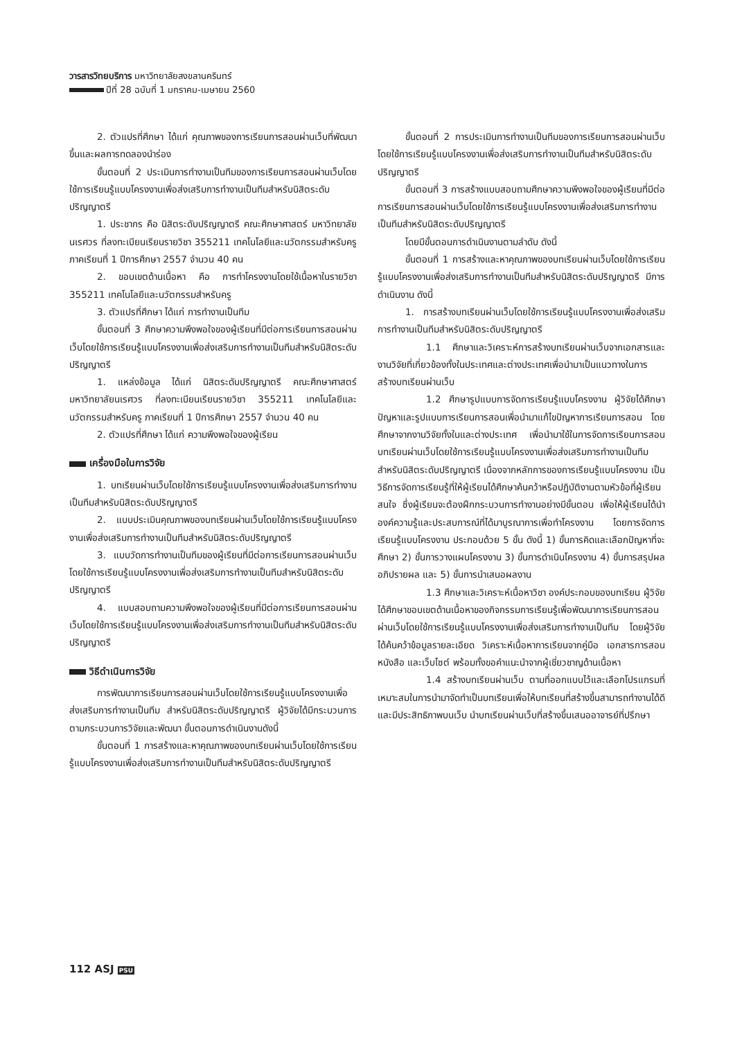วารสารวิทยบริการ มหาวิทยาลัยสงขลานครินทร์
ปีที่ 28 ฉบับที่ 1 มกราคม-เมษายน 2560
2. ตัวแปรที่ศึกษา ได้แก่ คุณภาพของการเรียนการสอนผ่านเว็บที่พัฒนาขึ้นและผลการทดลองนำร่อง
ขั้นตอนที่ 2 ประเมินการทำงานเป็นทีมของการเรียนการสอนผ่านเว็บโดยใช้การเรียนรู้แบบโครงงานเพื่อส่งเสริมการทำงานเป็นทีมสำหรับนิสิตระดับปริญญาตรี
1. ประชากร คือ นิสิตระดับปริญญาตรี คณะศึกษาศาสตร์ มหาวิทยาลัยนเรศวร ที่ลงทะเบียนเรียนรายวิชา 355211 เทคโนโลยีและนวัตกรรมสำหรับครู ภาคเรียนที่ 1 ปีการศึกษา 2557 จำนวน 40 คน
2. ขอบเขตด้านเนื้อหา คือ การทำโครงงานโดยใช้เนื้อหาในรายวิชา 355211 เทคโนโลยีและนวัตกรรมสำหรับครู
3. ตัวแปรที่ศึกษา ได้แก่ การทำงานเป็นทีม
ขั้นตอนที่ 3 ศึกษาความพึงพอใจของผู้เรียนที่มีต่อการเรียนการสอนผ่านเว็บโดยใช้การเรียนรู้แบบโครงงานเพื่อส่งเสริมการทำงานเป็นทีมสำหรับนิสิตระดับปริญญาตรี
1. แหล่งข้อมูล ได้แก่ นิสิตระดับปริญญาตรี คณะศึกษาศาสตร์ มหาวิทยาลัยนเรศวร ที่ลงทะเบียนเรียนรายวิชา 355211 เทคโนโลยีและนวัตกรรมสำหรับครู ภาคเรียนที่ 1 ปีการศึกษา 2557 จำนวน 40 คน
2. ตัวแปรที่ศึกษา ได้แก่ ความพึงพอใจของผู้เรียน
เครื่องมือในการวิจัย
1. บทเรียนผ่านเว็บโดยใช้การเรียนรู้แบบโครงงานเพื่อส่งเสริมการทำงานเป็นทีมสำหรับนิสิตระดับปริญญาตรี
2. แบบประเมินคุณภาพของบทเรียนผ่านเว็บโดยใช้การเรียนรู้แบบโครงงานเพื่อส่งเสริมการทำงานเป็นทีมสำหรับนิสิตระดับปริญญาตรี
3. แบบวัดการทำงานเป็นทีมของผู้เรียนที่มีต่อการเรียนการสอนผ่านเว็บโดยใช้การเรียนรู้แบบโครงงานเพื่อส่งเสริมการทำงานเป็นทีมสำหรับนิสิตระดับปริญญาตรี
4. แบบสอบถามความพึงพอใจของผู้เรียนที่มีต่อการเรียนการสอนผ่านเว็บโดยใช้การเรียนรู้แบบโครงงานเพื่อส่งเสริมการทำงานเป็นทีมสำหรับนิสิตระดับปริญญาตรี
วิธีดำเนินการวิจัย
การพัฒนาการเรียนการสอนผ่านเว็บโดยใช้การเรียนรู้แบบโครงงานเพื่อส่งเสริมการทำงานเป็นทีม สำหรับนิสิตระดับปริญญาตรี ผู้วิจัยได้มีกระบวนการตามกระบวนการวิจัยและพัฒนา ขั้นตอนการดำเนินงานดังนี้
ขั้นตอนที่ 1 การสร้างและหาคุณภาพของบทเรียนผ่านเว็บโดยใช้การเรียนรู้แบบโครงงานเพื่อส่งเสริมการทำงานเป็นทีมสำหรับนิสิตระดับปริญญาตรี
ขั้นตอนที่ 2 การประเมินการทำงานเป็นทีมของการเรียนการสอนผ่านเว็บโดยใช้การเรียนรู้แบบโครงงานเพื่อส่งเสริมการทำงานเป็นทีมสำหรับนิสิตระดับปริญญาตรี
ขั้นตอนที่ 3 การสร้างแบบสอบถามศึกษาความพึงพอใจของผู้เรียนที่มีต่อการเรียนการสอนผ่านเว็บโดยใช้การเรียนรู้แบบโครงงานเพื่อส่งเสริมการทำงานเป็นทีมสำหรับนิสิตระดับปริญญาตรี
โดยมีขั้นตอนการดำเนินงานตามลำดับ ดังนี้
ขั้นตอนที่ 1 การสร้างและหาคุณภาพของบทเรียนผ่านเว็บโดยใช้การเรียนรู้แบบโครงงานเพื่อส่งเสริมการทำงานเป็นทีมสำหรับนิสิตระดับปริญญาตรี มีการดำเนินงาน ดังนี้
1. การสร้างบทเรียนผ่านเว็บโดยใช้การเรียนรู้แบบโครงงานเพื่อส่งเสริมการทำงานเป็นทีมสำหรับนิสิตระดับปริญญาตรี
1.1 ศึกษาและวิเคราะห์การสร้างบทเรียนผ่านเว็บจากเอกสารและงานวิจัยที่เกี่ยวข้องทั้งในประเทศและต่างประเทศเพื่อนำมาเป็นแนวทางในการสร้างบทเรียนผ่านเว็บ
1.2 ศึกษารูปแบบการจัดการเรียนรู้แบบโครงงาน ผู้วิจัยได้ศึกษาปัญหาและรูปแบบการเรียนการสอนเพื่อนำมาแก้ไขปัญหาการเรียนการสอน โดยศึกษาจากงานวิจัยทั้งในและต่างประเทศ เพื่อนำมาใช้ในการจัดการเรียนการสอนบทเรียนผ่านเว็บโดยใช้การเรียนรู้แบบโครงงานเพื่อส่งเสริมการทำงานเป็นทีมสำหรับนิสิตระดับปริญญาตรี เนื่องจากหลักการของการเรียนรู้แบบโครงงาน เป็นวิธีการจัดการเรียนรู้ที่ให้ผู้เรียนได้ศึกษาค้นคว้าหรือปฏิบัติงานตามหัวข้อที่ผู้เรียนสนใจ ซึ่งผู้เรียนจะต้องฝึกกระบวนการทำงานอย่างมีขั้นตอน เพื่อให้ผู้เรียนได้นำองค์ความรู้และประสบการณ์ที่ได้มาบูรณาการเพื่อทำโครงงาน โดยการจัดการเรียนรู้แบบโครงงาน ประกอบด้วย 5 ขั้น ดังนี้ 1) ขั้นการคิดและเลือกปัญหาที่จะศึกษา 2) ขั้นการวางแผนโครงงาน 3) ขั้นการดำเนินโครงงาน 4) ขั้นการสรุปผล อภิปรายผล และ 5) ขั้นการนำเสนอผลงาน
1.3 ศึกษาและวิเคราะห์เนื้อหาวิชา องค์ประกอบของบทเรียน ผู้วิจัยได้ศึกษาขอบเขตด้านเนื้อหาของกิจกรรมการเรียนรู้เพื่อพัฒนาการเรียนการสอนผ่านเว็บโดยใช้การเรียนรู้แบบโครงงานเพื่อส่งเสริมการทำงานเป็นทีม โดยผู้วิจัยได้ค้นคว้าข้อมูลรายละเอียด วิเคราะห์เนื้อหาการเรียนจากคู่มือ เอกสารการสอน หนังสือ และเว็บไซต์ พร้อมทั้งขอคำแนะนำจากผู้เชี่ยวชาญด้านเนื้อหา
1.4 สร้างบทเรียนผ่านเว็บ ตามที่ออกแบบไว้และเลือกโปรแกรมที่เหมาะสมในการนำมาจัดทำเป็นบทเรียนเพื่อให้บทเรียนที่สร้างขึ้นสามารถทำงานได้ดีและมีประสิทธิภาพบนเว็บ นำบทเรียนผ่านเว็บที่สร้างขึ้นเสนออาจารย์ที่ปรึกษา
112 ASJ PSU